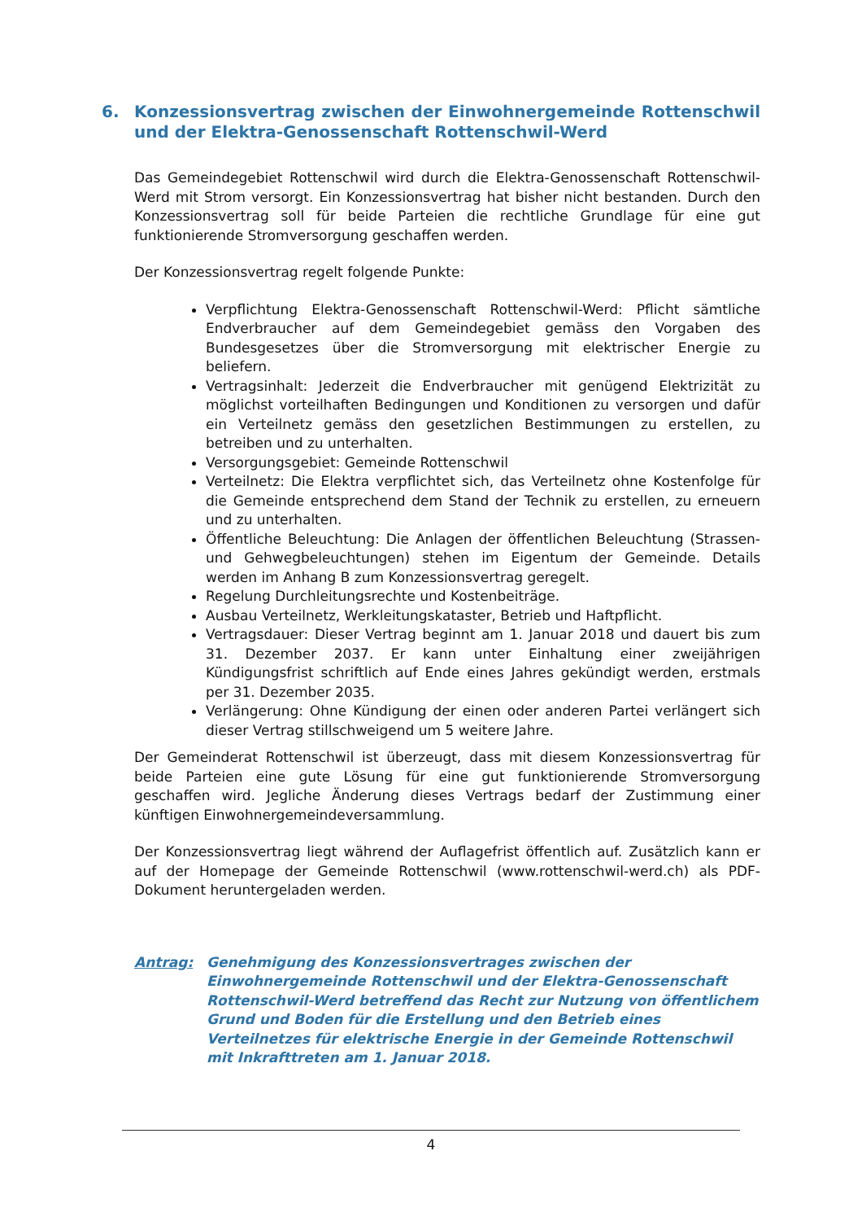6. Konzessionsvertrag zwischen der Einwohnergemeinde Rottenschwil und der Elektra-Genossenschaft Rottenschwil-Werd
Das Gemeindegebiet Rottenschwil wird durch die Elektra-Genossenschaft Rottenschwil-Werd mit Strom versorgt. Ein Konzessionsvertrag hat bisher nicht bestanden. Durch den Konzessionsvertrag soll für beide Parteien die rechtliche Grundlage für eine gut funktionierende Stromversorgung geschaffen werden.
Der Konzessionsvertrag regelt folgende Punkte:
Verpflichtung Elektra-Genossenschaft Rottenschwil-Werd: Pflicht sämtliche Endverbraucher auf dem Gemeindegebiet gemäss den Vorgaben des Bundesgesetzes über die Stromversorgung mit elektrischer Energie zu beliefern.
Vertragsinhalt: Jederzeit die Endverbraucher mit genügend Elektrizität zu möglichst vorteilhaften Bedingungen und Konditionen zu versorgen und dafür ein Verteilnetz gemäss den gesetzlichen Bestimmungen zu erstellen, zu betreiben und zu unterhalten.
Versorgungsgebiet: Gemeinde Rottenschwil
Verteilnetz: Die Elektra verpflichtet sich, das Verteilnetz ohne Kostenfolge für die Gemeinde entsprechend dem Stand der Technik zu erstellen, zu erneuern und zu unterhalten.
Öffentliche Beleuchtung: Die Anlagen der öffentlichen Beleuchtung (Strassen- und Gehwegbeleuchtungen) stehen im Eigentum der Gemeinde. Details werden im Anhang B zum Konzessionsvertrag geregelt.
Regelung Durchleitungsrechte und Kostenbeiträge.
Ausbau Verteilnetz, Werkleitungskataster, Betrieb und Haftpflicht.
Vertragsdauer: Dieser Vertrag beginnt am 1. Januar 2018 und dauert bis zum 31. Dezember 2037. Er kann unter Einhaltung einer zweijährigen Kündigungsfrist schriftlich auf Ende eines Jahres gekündigt werden, erstmals per 31. Dezember 2035.
Verlängerung: Ohne Kündigung der einen oder anderen Partei verlängert sich dieser Vertrag stillschweigend um 5 weitere Jahre.
Der Gemeinderat Rottenschwil ist überzeugt, dass mit diesem Konzessionsvertrag für beide Parteien eine gute Lösung für eine gut funktionierende Stromversorgung geschaffen wird. Jegliche Änderung dieses Vertrags bedarf der Zustimmung einer künftigen Einwohnergemeindeversammlung.
Der Konzessionsvertrag liegt während der Auflagefrist öffentlich auf. Zusätzlich kann er auf der Homepage der Gemeinde Rottenschwil (www.rottenschwil-werd.ch) als PDF-Dokument heruntergeladen werden.
Antrag: Genehmigung des Konzessionsvertrages zwischen der Einwohnergemeinde Rottenschwil und der Elektra-Genossenschaft Rottenschwil-Werd betreffend das Recht zur Nutzung von öffentlichem Grund und Boden für die Erstellung und den Betrieb eines Verteilnetzes für elektrische Energie in der Gemeinde Rottenschwil mit Inkrafttreten am 1. Januar 2018.
4